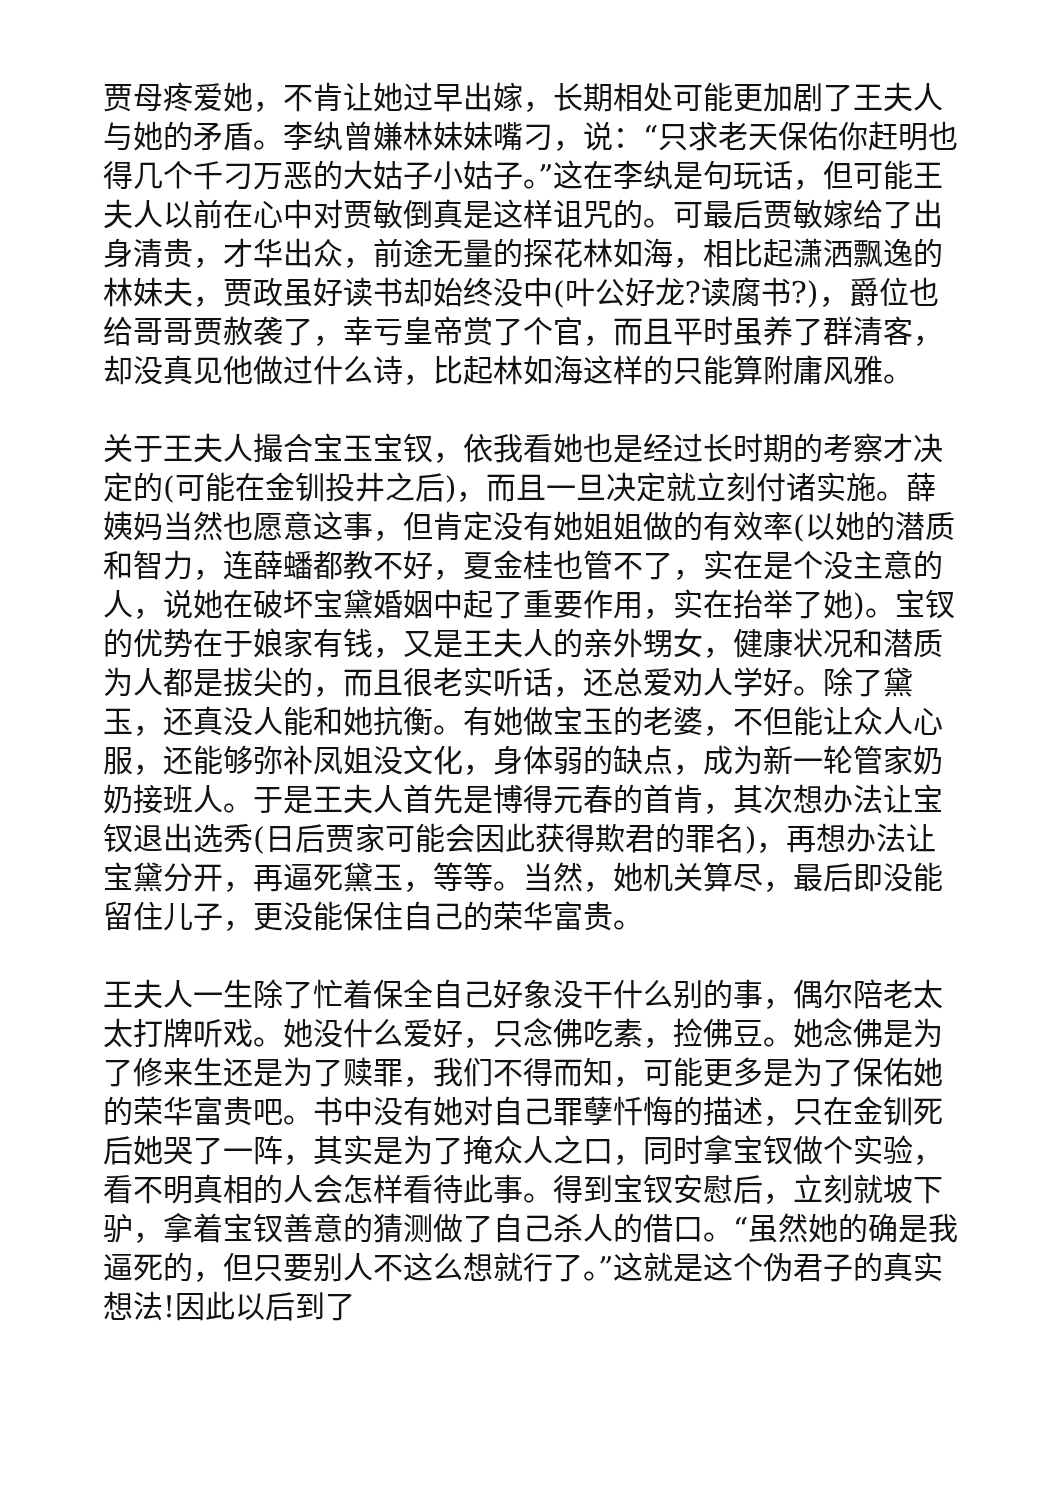贾母疼爱她，不肯让她过早出嫁，长期相处可能更加剧了王夫人与她的矛盾。李纨曾嫌林妹妹嘴刁，说：“只求老天保佑你赶明也得几个千刁万恶的大姑子小姑子。”这在李纨是句玩话，但可能王夫人以前在心中对贾敏倒真是这样诅咒的。可最后贾敏嫁给了出身清贵，才华出众，前途无量的探花林如海，相比起潇洒飘逸的林妹夫，贾政虽好读书却始终没中(叶公好龙?读腐书?)，爵位也给哥哥贾赦袭了，幸亏皇帝赏了个官，而且平时虽养了群清客，却没真见他做过什么诗，比起林如海这样的只能算附庸风雅。
关于王夫人撮合宝玉宝钗，依我看她也是经过长时期的考察才决定的(可能在金钏投井之后)，而且一旦决定就立刻付诸实施。薛姨妈当然也愿意这事，但肯定没有她姐姐做的有效率(以她的潜质和智力，连薛蟠都教不好，夏金桂也管不了，实在是个没主意的人，说她在破坏宝黛婚姻中起了重要作用，实在抬举了她)。宝钗的优势在于娘家有钱，又是王夫人的亲外甥女，健康状况和潜质为人都是拔尖的，而且很老实听话，还总爱劝人学好。除了黛玉，还真没人能和她抗衡。有她做宝玉的老婆，不但能让众人心服，还能够弥补凤姐没文化，身体弱的缺点，成为新一轮管家奶奶接班人。于是王夫人首先是博得元春的首肯，其次想办法让宝钗退出选秀(日后贾家可能会因此获得欺君的罪名)，再想办法让宝黛分开，再逼死黛玉，等等。当然，她机关算尽，最后即没能留住儿子，更没能保住自己的荣华富贵。
王夫人一生除了忙着保全自己好象没干什么别的事，偶尔陪老太太打牌听戏。她没什么爱好，只念佛吃素，捡佛豆。她念佛是为了修来生还是为了赎罪，我们不得而知，可能更多是为了保佑她的荣华富贵吧。书中没有她对自己罪孽忏悔的描述，只在金钏死后她哭了一阵，其实是为了掩众人之口，同时拿宝钗做个实验，看不明真相的人会怎样看待此事。得到宝钗安慰后，立刻就坡下驴，拿着宝钗善意的猜测做了自己杀人的借口。“虽然她的确是我逼死的，但只要别人不这么想就行了。”这就是这个伪君子的真实想法!因此以后到了